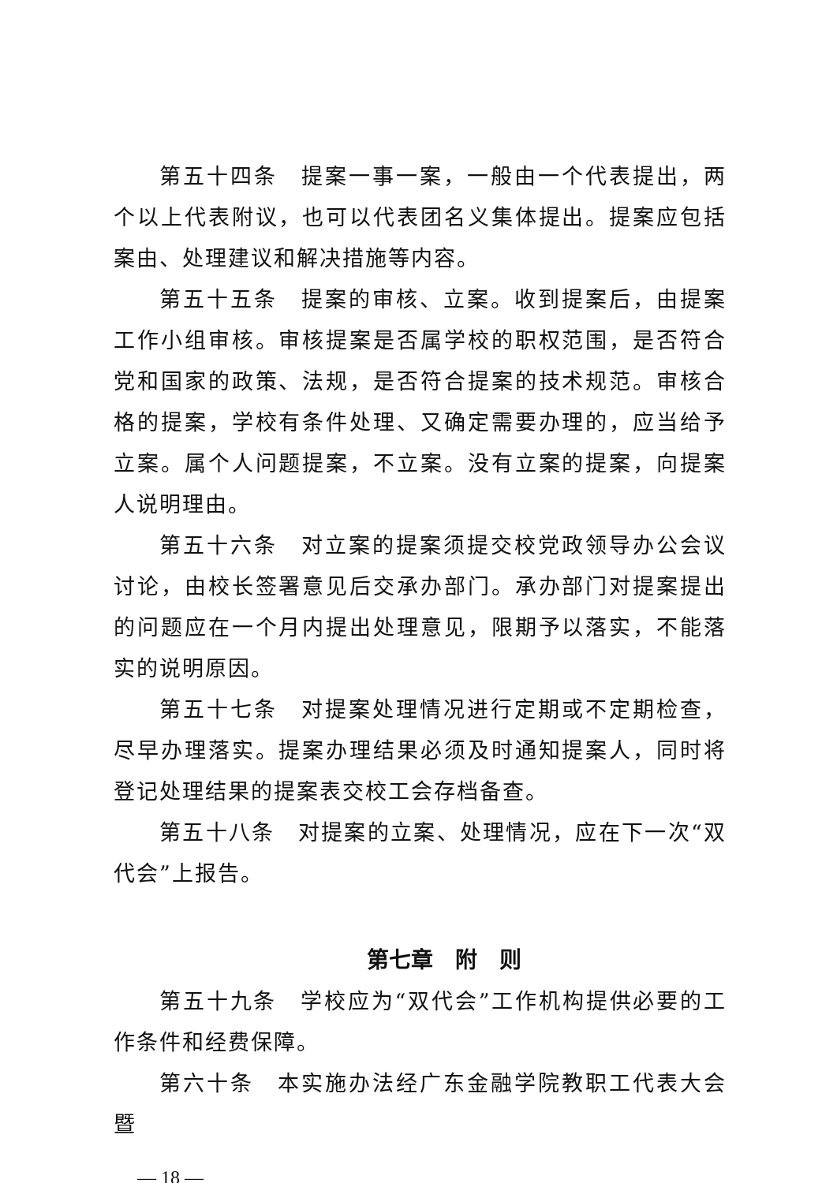第五十四条　提案一事一案，一般由一个代表提出，两个以上代表附议，也可以代表团名义集体提出。提案应包括案由、处理建议和解决措施等内容。
第五十五条　提案的审核、立案。收到提案后，由提案工作小组审核。审核提案是否属学校的职权范围，是否符合党和国家的政策、法规，是否符合提案的技术规范。审核合格的提案，学校有条件处理、又确定需要办理的，应当给予立案。属个人问题提案，不立案。没有立案的提案，向提案人说明理由。
第五十六条　对立案的提案须提交校党政领导办公会议讨论，由校长签署意见后交承办部门。承办部门对提案提出的问题应在一个月内提出处理意见，限期予以落实，不能落实的说明原因。
第五十七条　对提案处理情况进行定期或不定期检查，尽早办理落实。提案办理结果必须及时通知提案人，同时将登记处理结果的提案表交校工会存档备查。
第五十八条　对提案的立案、处理情况，应在下一次“双代会”上报告。
第七章　附　则
第五十九条　学校应为“双代会”工作机构提供必要的工作条件和经费保障。
第六十条　本实施办法经广东金融学院教职工代表大会暨
— 18 —